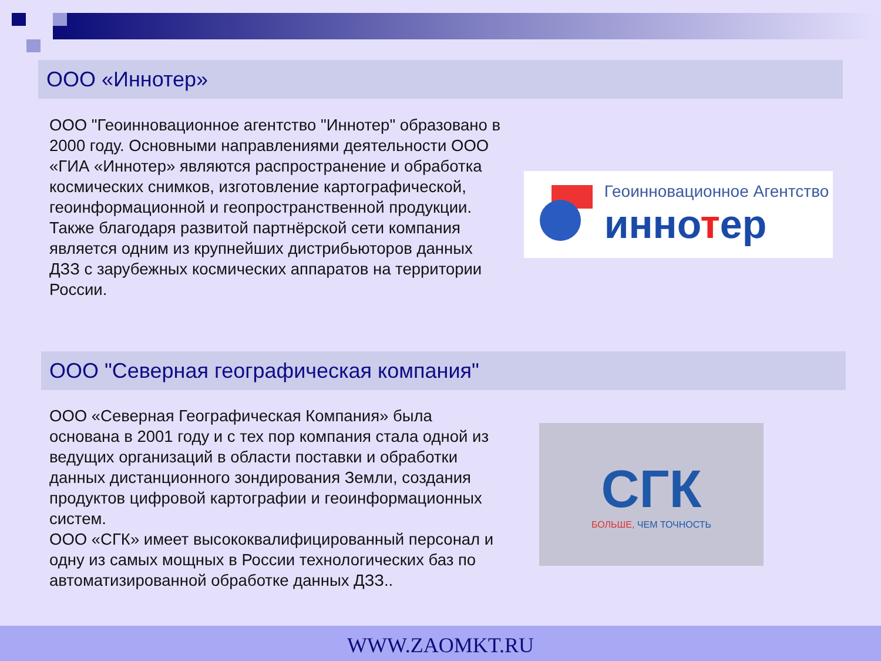ООО «Иннотер»
ООО "Геоинновационное агентство "Иннотер" образовано в 2000 году. Основными направлениями деятельности ООО «ГИА «Иннотер» являются распространение и обработка космических снимков, изготовление картографической, геоинформационной и геопространственной продукции.
Также благодаря развитой партнёрской сети компания является одним из крупнейших дистрибьюторов данных ДЗЗ с зарубежных космических аппаратов на территории России.
Геоинновационное Агентство
иннотер
ООО "Северная географическая компания"
ООО «Северная Географическая Компания» была основана в 2001 году и с тех пор компания стала одной из ведущих организаций в области поставки и обработки данных дистанционного зондирования Земли, создания продуктов цифровой картографии и геоинформационных систем.
ООО «СГК» имеет высококвалифицированный персонал и одну из самых мощных в России технологических баз по автоматизированной обработке данных ДЗЗ..
СГК
БОЛЬШЕ, ЧЕМ ТОЧНОСТЬ
WWW.ZAOMKT.RU